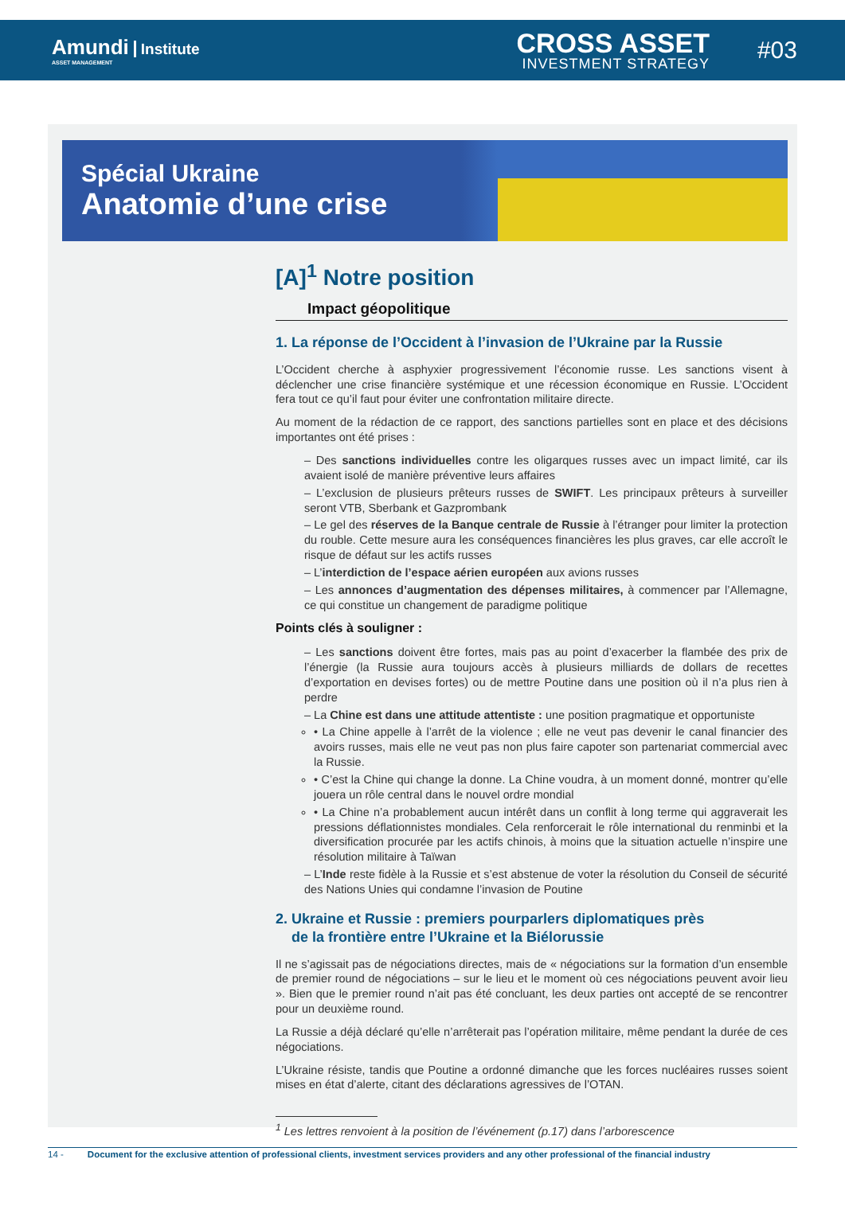Amundi Institute
ASSET MANAGEMENT
CROSS ASSET
INVESTMENT STRATEGY
#03
Spécial Ukraine
Anatomie d’une crise
[A]<sup>1</sup> Notre position
Impact géopolitique
1. La réponse de l’Occident à l’invasion de l’Ukraine par la Russie
L’Occident cherche à asphyxier progressivement l’économie russe. Les sanctions visent à déclencher une crise financière systémique et une récession économique en Russie. L’Occident fera tout ce qu’il faut pour éviter une confrontation militaire directe.
Au moment de la rédaction de ce rapport, des sanctions partielles sont en place et des décisions importantes ont été prises :
– Des sanctions individuelles contre les oligarques russes avec un impact limité, car ils avaient isolé de manière préventive leurs affaires
– L’exclusion de plusieurs prêteurs russes de SWIFT. Les principaux prêteurs à surveiller seront VTB, Sberbank et Gazprombank
– Le gel des réserves de la Banque centrale de Russie à l’étranger pour limiter la protection du rouble. Cette mesure aura les conséquences financières les plus graves, car elle accroît le risque de défaut sur les actifs russes
– L’interdiction de l’espace aérien européen aux avions russes
– Les annonces d’augmentation des dépenses militaires, à commencer par l’Allemagne, ce qui constitue un changement de paradigme politique
Points clés à souligner :
– Les sanctions doivent être fortes, mais pas au point d’exacerber la flambée des prix de l’énergie (la Russie aura toujours accès à plusieurs milliards de dollars de recettes d’exportation en devises fortes) ou de mettre Poutine dans une position où il n’a plus rien à perdre
– La Chine est dans une attitude attentiste : une position pragmatique et opportuniste
• La Chine appelle à l’arrêt de la violence ; elle ne veut pas devenir le canal financier des avoirs russes, mais elle ne veut pas non plus faire capoter son partenariat commercial avec la Russie.
• C’est la Chine qui change la donne. La Chine voudra, à un moment donné, montrer qu’elle jouera un rôle central dans le nouvel ordre mondial
• La Chine n’a probablement aucun intérêt dans un conflit à long terme qui aggraverait les pressions déflationnistes mondiales. Cela renforcerait le rôle international du renminbi et la diversification procurée par les actifs chinois, à moins que la situation actuelle n’inspire une résolution militaire à Taïwan
– L’Inde reste fidèle à la Russie et s’est abstenue de voter la résolution du Conseil de sécurité des Nations Unies qui condamne l’invasion de Poutine
2. Ukraine et Russie : premiers pourparlers diplomatiques près
de la frontière entre l’Ukraine et la Biélorussie
Il ne s’agissait pas de négociations directes, mais de « négociations sur la formation d’un ensemble de premier round de négociations – sur le lieu et le moment où ces négociations peuvent avoir lieu ». Bien que le premier round n’ait pas été concluant, les deux parties ont accepté de se rencontrer pour un deuxième round.
La Russie a déjà déclaré qu’elle n’arrêterait pas l’opération militaire, même pendant la durée de ces négociations.
L’Ukraine résiste, tandis que Poutine a ordonné dimanche que les forces nucléaires russes soient mises en état d’alerte, citant des déclarations agressives de l’OTAN.
<sup>1</sup> Les lettres renvoient à la position de l’événement (p.17) dans l’arborescence
14 - Document for the exclusive attention of professional clients, investment services providers and any other professional of the financial industry